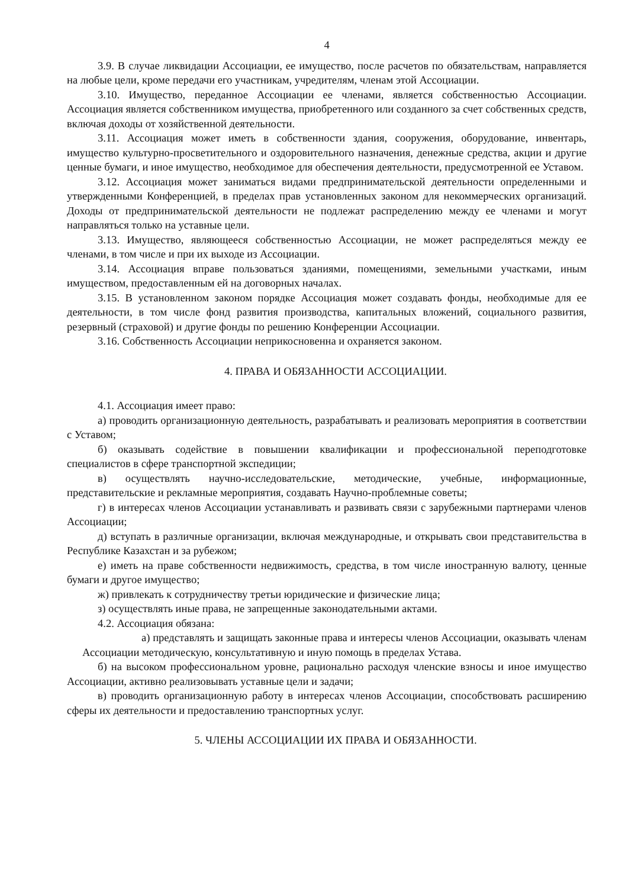4
3.9. В случае ликвидации Ассоциации, ее имущество, после расчетов по обязательствам, направляется на любые цели, кроме передачи его участникам, учредителям, членам этой Ассоциации.
3.10. Имущество, переданное Ассоциации ее членами, является собственностью Ассоциации. Ассоциация является собственником имущества, приобретенного или созданного за счет собственных средств, включая доходы от хозяйственной деятельности.
3.11. Ассоциация может иметь в собственности здания, сооружения, оборудование, инвентарь, имущество культурно-просветительного и оздоровительного назначения, денежные средства, акции и другие ценные бумаги, и иное имущество, необходимое для обеспечения деятельности, предусмотренной ее Уставом.
3.12. Ассоциация может заниматься видами предпринимательской деятельности определенными и утвержденными Конференцией, в пределах прав установленных законом для некоммерческих организаций. Доходы от предпринимательской деятельности не подлежат распределению между ее членами и могут направляться только на уставные цели.
3.13. Имущество, являющееся собственностью Ассоциации, не может распределяться между ее членами, в том числе и при их выходе из Ассоциации.
3.14. Ассоциация вправе пользоваться зданиями, помещениями, земельными участками, иным имуществом, предоставленным ей на договорных началах.
3.15. В установленном законом порядке Ассоциация может создавать фонды, необходимые для ее деятельности, в том числе фонд развития производства, капитальных вложений, социального развития, резервный (страховой) и другие фонды по решению Конференции Ассоциации.
3.16. Собственность Ассоциации неприкосновенна и охраняется законом.
4. ПРАВА И ОБЯЗАННОСТИ АССОЦИАЦИИ.
4.1. Ассоциация имеет право:
а) проводить организационную деятельность, разрабатывать и реализовать мероприятия в соответствии с Уставом;
б) оказывать содействие в повышении квалификации и профессиональной переподготовке специалистов в сфере транспортной экспедиции;
в) осуществлять научно-исследовательские, методические, учебные, информационные, представительские и рекламные мероприятия, создавать Научно-проблемные советы;
г) в интересах членов Ассоциации устанавливать и развивать связи с зарубежными партнерами членов Ассоциации;
д) вступать в различные организации, включая международные, и открывать свои представительства в Республике Казахстан и за рубежом;
е) иметь на праве собственности недвижимость, средства, в том числе иностранную валюту, ценные бумаги и другое имущество;
ж) привлекать к сотрудничеству третьи юридические и физические лица;
з) осуществлять иные права, не запрещенные законодательными актами.
4.2. Ассоциация обязана:
а) представлять и защищать законные права и интересы членов Ассоциации, оказывать членам Ассоциации методическую, консультативную и иную помощь в пределах Устава.
б) на высоком профессиональном уровне, рационально расходуя членские взносы и иное имущество Ассоциации, активно реализовывать уставные цели и задачи;
в) проводить организационную работу в интересах членов Ассоциации, способствовать расширению сферы их деятельности и предоставлению транспортных услуг.
5. ЧЛЕНЫ АССОЦИАЦИИ ИХ ПРАВА И ОБЯЗАННОСТИ.